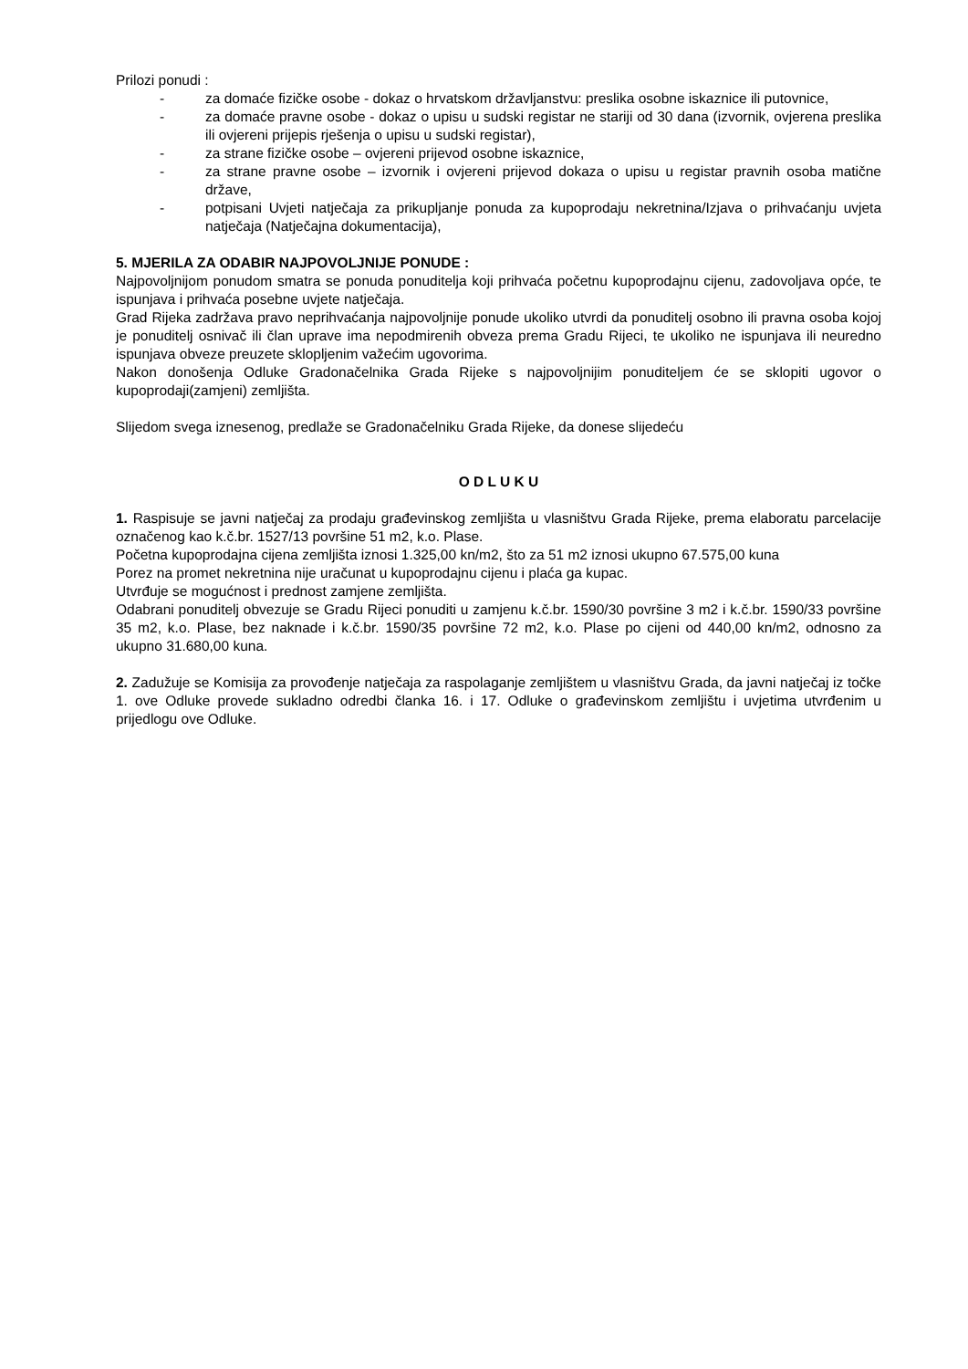Prilozi ponudi :
- za domaće fizičke osobe - dokaz o hrvatskom državljanstvu: preslika osobne iskaznice ili putovnice,
- za domaće pravne osobe - dokaz o upisu u sudski registar ne stariji od 30 dana (izvornik, ovjerena preslika ili ovjereni prijepis rješenja o upisu u sudski registar),
- za strane fizičke osobe – ovjereni prijevod osobne iskaznice,
- za strane pravne osobe – izvornik i ovjereni prijevod dokaza o upisu u registar pravnih osoba matične države,
- potpisani Uvjeti natječaja za prikupljanje ponuda za kupoprodaju nekretnina/Izjava o prihvaćanju uvjeta natječaja (Natječajna dokumentacija),
5. MJERILA ZA ODABIR NAJPOVOLJNIJE PONUDE :
Najpovoljnijom ponudom smatra se ponuda ponuditelja koji prihvaća početnu kupoprodajnu cijenu, zadovoljava opće, te ispunjava i prihvaća posebne uvjete natječaja.
Grad Rijeka zadržava pravo neprihvaćanja najpovoljnije ponude ukoliko utvrdi da ponuditelj osobno ili pravna osoba kojoj je ponuditelj osnivač ili član uprave ima nepodmirenih obveza prema Gradu Rijeci, te ukoliko ne ispunjava ili neuredno ispunjava obveze preuzete sklopljenim važećim ugovorima.
Nakon donošenja Odluke Gradonačelnika Grada Rijeke s najpovoljnijim ponuditeljem će se sklopiti ugovor o kupoprodaji(zamjeni) zemljišta.
Slijedom svega iznesenog, predlaže se Gradonačelniku Grada Rijeke, da donese slijedeću
O D L U K U
1. Raspisuje se javni natječaj za prodaju građevinskog zemljišta u vlasništvu Grada Rijeke, prema elaboratu parcelacije označenog kao k.č.br. 1527/13 površine 51 m2, k.o. Plase.
Početna kupoprodajna cijena zemljišta iznosi 1.325,00 kn/m2, što za 51 m2 iznosi ukupno 67.575,00 kuna
Porez na promet nekretnina nije uračunat u kupoprodajnu cijenu i plaća ga kupac.
Utvrđuje se mogućnost i prednost zamjene zemljišta.
Odabrani ponuditelj obvezuje se Gradu Rijeci ponuditi u zamjenu k.č.br. 1590/30 površine 3 m2 i k.č.br. 1590/33 površine 35 m2, k.o. Plase, bez naknade i k.č.br. 1590/35 površine 72 m2, k.o. Plase po cijeni od 440,00 kn/m2, odnosno za ukupno 31.680,00 kuna.
2. Zadužuje se Komisija za provođenje natječaja za raspolaganje zemljištem u vlasništvu Grada, da javni natječaj iz točke 1. ove Odluke provede sukladno odredbi članka 16. i 17. Odluke o građevinskom zemljištu i uvjetima utvrđenim u prijedlogu ove Odluke.